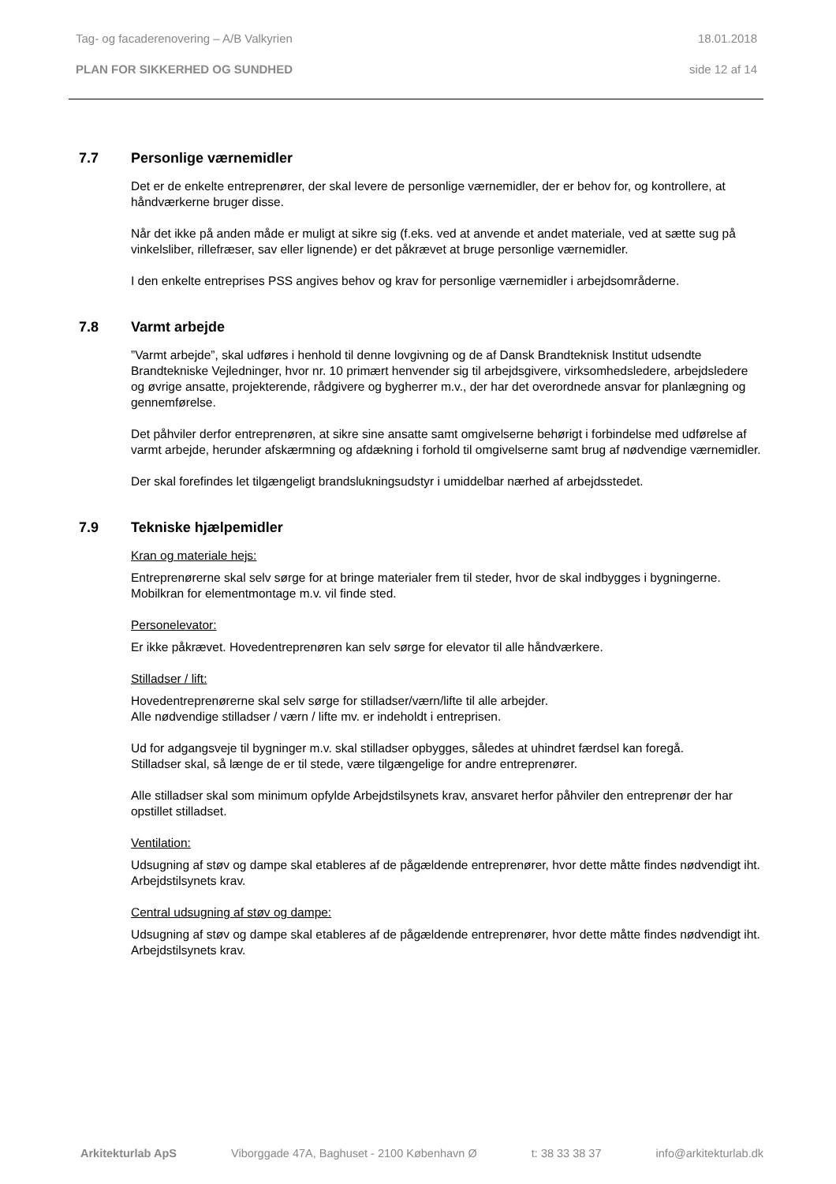Tag- og facaderenovering – A/B Valkyrien 18.01.2018
PLAN FOR SIKKERHED OG SUNDHED side 12 af 14
7.7 Personlige værnemidler
Det er de enkelte entreprenører, der skal levere de personlige værnemidler, der er behov for, og kontrollere, at håndværkerne bruger disse.
Når det ikke på anden måde er muligt at sikre sig (f.eks. ved at anvende et andet materiale, ved at sætte sug på vinkelsliber, rillefræser, sav eller lignende) er det påkrævet at bruge personlige værnemidler.
I den enkelte entreprises PSS angives behov og krav for personlige værnemidler i arbejdsområderne.
7.8 Varmt arbejde
”Varmt arbejde”, skal udføres i henhold til denne lovgivning og de af Dansk Brandteknisk Institut udsendte Brandtekniske Vejledninger, hvor nr. 10 primært henvender sig til arbejdsgivere, virksomhedsledere, arbejdsledere og øvrige ansatte, projekterende, rådgivere og bygherrer m.v., der har det overordnede ansvar for planlægning og gennemførelse.
Det påhviler derfor entreprenøren, at sikre sine ansatte samt omgivelserne behørigt i forbindelse med udførelse af varmt arbejde, herunder afskærmning og afdækning i forhold til omgivelserne samt brug af nødvendige værnemidler.
Der skal forefindes let tilgængeligt brandslukningsudstyr i umiddelbar nærhed af arbejdsstedet.
7.9 Tekniske hjælpemidler
Kran og materiale hejs:
Entreprenørerne skal selv sørge for at bringe materialer frem til steder, hvor de skal indbygges i bygningerne. Mobilkran for elementmontage m.v. vil finde sted.
Personelevator:
Er ikke påkrævet. Hovedentreprenøren kan selv sørge for elevator til alle håndværkere.
Stilladser / lift:
Hovedentreprenørerne skal selv sørge for stilladser/værn/lifte til alle arbejder.
Alle nødvendige stilladser / værn / lifte mv. er indeholdt i entreprisen.
Ud for adgangsveje til bygninger m.v. skal stilladser opbygges, således at uhindret færdsel kan foregå.
Stilladser skal, så længe de er til stede, være tilgængelige for andre entreprenører.
Alle stilladser skal som minimum opfylde Arbejdstilsynets krav, ansvaret herfor påhviler den entreprenør der har opstillet stilladset.
Ventilation:
Udsugning af støv og dampe skal etableres af de pågældende entreprenører, hvor dette måtte findes nødvendigt iht. Arbejdstilsynets krav.
Central udsugning af støv og dampe:
Udsugning af støv og dampe skal etableres af de pågældende entreprenører, hvor dette måtte findes nødvendigt iht. Arbejdstilsynets krav.
Arkitekturlab ApS Viborggade 47A, Baghuset - 2100 København Ø t: 38 33 38 37 info@arkitekturlab.dk